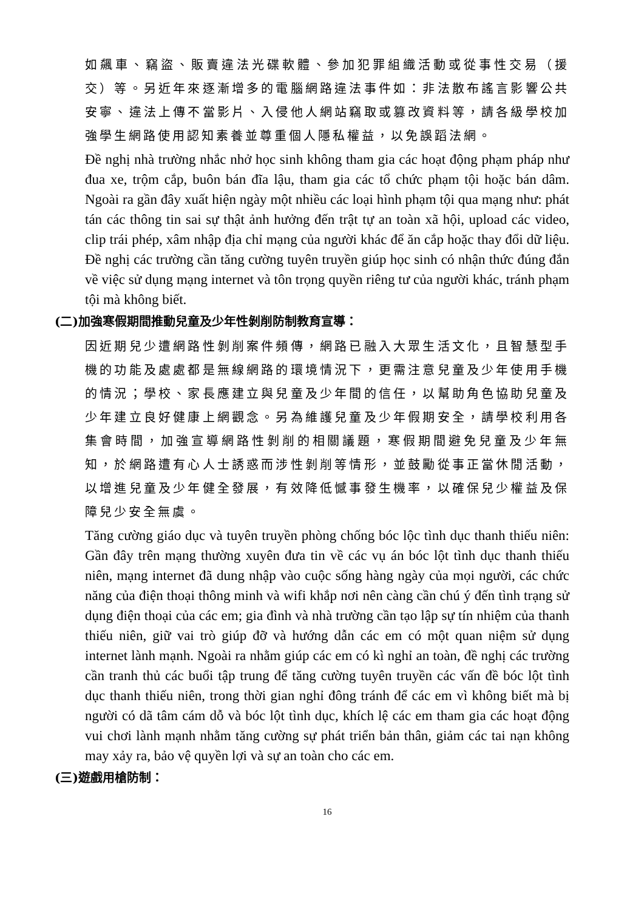如飆車、竊盜、販賣違法光碟軟體、參加犯罪組織活動或從事性交易（援交）等。另近年來逐漸增多的電腦網路違法事件如：非法散布謠言影響公共安寧、違法上傳不當影片、入侵他人網站竊取或篡改資料等，請各級學校加強學生網路使用認知素養並尊重個人隱私權益，以免誤蹈法網。
Đề nghị nhà trường nhắc nhở học sinh không tham gia các hoạt động phạm pháp như đua xe, trộm cắp, buôn bán đĩa lậu, tham gia các tổ chức phạm tội hoặc bán dâm. Ngoài ra gần đây xuất hiện ngày một nhiều các loại hình phạm tội qua mạng như: phát tán các thông tin sai sự thật ảnh hưởng đến trật tự an toàn xã hội, upload các video, clip trái phép, xâm nhập địa chỉ mạng của người khác để ăn cắp hoặc thay đổi dữ liệu. Đề nghị các trường cần tăng cường tuyên truyền giúp học sinh có nhận thức đúng đắn về việc sử dụng mạng internet và tôn trọng quyền riêng tư của người khác, tránh phạm tội mà không biết.
(二)加強寒假期間推動兒童及少年性剝削防制教育宣導：
因近期兒少遭網路性剝削案件頻傳，網路已融入大眾生活文化，且智慧型手機的功能及處處都是無線網路的環境情況下，更需注意兒童及少年使用手機的情況；學校、家長應建立與兒童及少年間的信任，以幫助角色協助兒童及少年建立良好健康上網觀念。另為維護兒童及少年假期安全，請學校利用各集會時間，加強宣導網路性剝削的相關議題，寒假期間避免兒童及少年無知，於網路遭有心人士誘惑而涉性剝削等情形，並鼓勵從事正當休閒活動，以增進兒童及少年健全發展，有效降低憾事發生機率，以確保兒少權益及保障兒少安全無虞。
Tăng cường giáo dục và tuyên truyền phòng chống bóc lộc tình dục thanh thiếu niên: Gần đây trên mạng thường xuyên đưa tin về các vụ án bóc lột tình dục thanh thiếu niên, mạng internet đã dung nhập vào cuộc sống hàng ngày của mọi người, các chức năng của điện thoại thông minh và wifi khắp nơi nên càng cần chú ý đến tình trạng sử dụng điện thoại của các em; gia đình và nhà trường cần tạo lập sự tín nhiệm của thanh thiếu niên, giữ vai trò giúp đỡ và hướng dẫn các em có một quan niệm sử dụng internet lành mạnh. Ngoài ra nhằm giúp các em có kì nghỉ an toàn, đề nghị các trường cần tranh thủ các buổi tập trung để tăng cường tuyên truyền các vấn đề bóc lột tình dục thanh thiếu niên, trong thời gian nghỉ đông tránh để các em vì không biết mà bị người có dã tâm cám dỗ và bóc lột tình dục, khích lệ các em tham gia các hoạt động vui chơi lành mạnh nhằm tăng cường sự phát triển bản thân, giảm các tai nạn không may xảy ra, bảo vệ quyền lợi và sự an toàn cho các em.
(三)遊戲用槍防制：
16